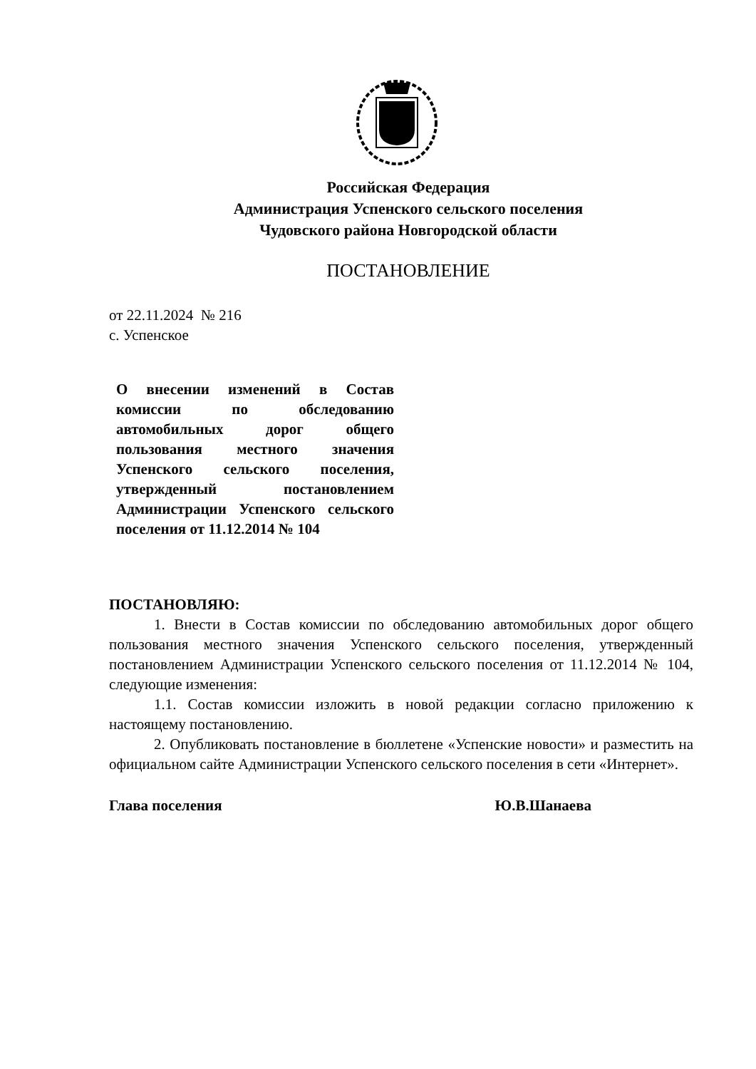Российская Федерация
Администрация Успенского сельского поселения
Чудовского района Новгородской области
ПОСТАНОВЛЕНИЕ
от 22.11.2024 № 216
с. Успенское
О внесении изменений в Состав комиссии по обследованию автомобильных дорог общего пользования местного значения Успенского сельского поселения, утвержденный постановлением Администрации Успенского сельского поселения от 11.12.2014 № 104
ПОСТАНОВЛЯЮ:
1. Внести в Состав комиссии по обследованию автомобильных дорог общего пользования местного значения Успенского сельского поселения, утвержденный постановлением Администрации Успенского сельского поселения от 11.12.2014 № 104, следующие изменения:
1.1. Состав комиссии изложить в новой редакции согласно приложению к настоящему постановлению.
2. Опубликовать постановление в бюллетене «Успенские новости» и разместить на официальном сайте Администрации Успенского сельского поселения в сети «Интернет».
Глава поселения Ю.В.Шанаева